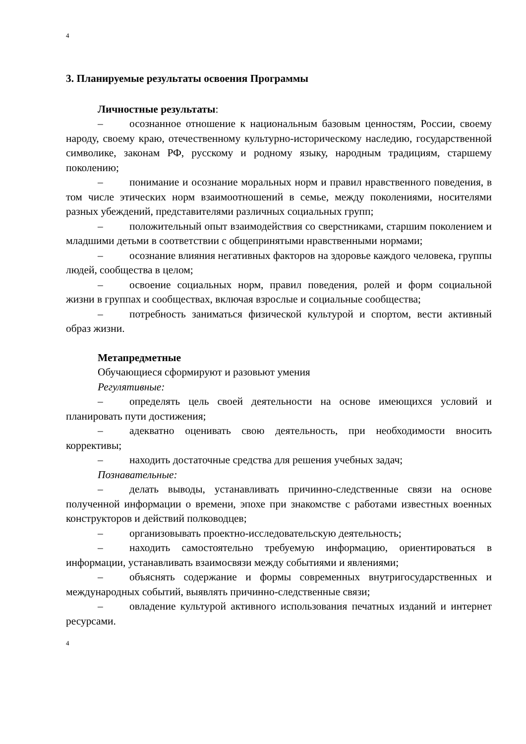4
3. Планируемые результаты освоения Программы
Личностные результаты:
– осознанное отношение к национальным базовым ценностям, России, своему народу, своему краю, отечественному культурно-историческому наследию, государственной символике, законам РФ, русскому и родному языку, народным традициям, старшему поколению;
– понимание и осознание моральных норм и правил нравственного поведения, в том числе этических норм взаимоотношений в семье, между поколениями, носителями разных убеждений, представителями различных социальных групп;
– положительный опыт взаимодействия со сверстниками, старшим поколением и младшими детьми в соответствии с общепринятыми нравственными нормами;
– осознание влияния негативных факторов на здоровье каждого человека, группы людей, сообщества в целом;
– освоение социальных норм, правил поведения, ролей и форм социальной жизни в группах и сообществах, включая взрослые и социальные сообщества;
– потребность заниматься физической культурой и спортом, вести активный образ жизни.
Метапредметные
Обучающиеся сформируют и разовьют умения
Регулятивные:
– определять цель своей деятельности на основе имеющихся условий и планировать пути достижения;
– адекватно оценивать свою деятельность, при необходимости вносить коррективы;
– находить достаточные средства для решения учебных задач;
Познавательные:
– делать выводы, устанавливать причинно-следственные связи на основе полученной информации о времени, эпохе при знакомстве с работами известных военных конструкторов и действий полководцев;
– организовывать проектно-исследовательскую деятельность;
– находить самостоятельно требуемую информацию, ориентироваться в информации, устанавливать взаимосвязи между событиями и явлениями;
– объяснять содержание и формы современных внутригосударственных и международных событий, выявлять причинно-следственные связи;
– овладение культурой активного использования печатных изданий и интернет ресурсами.
4